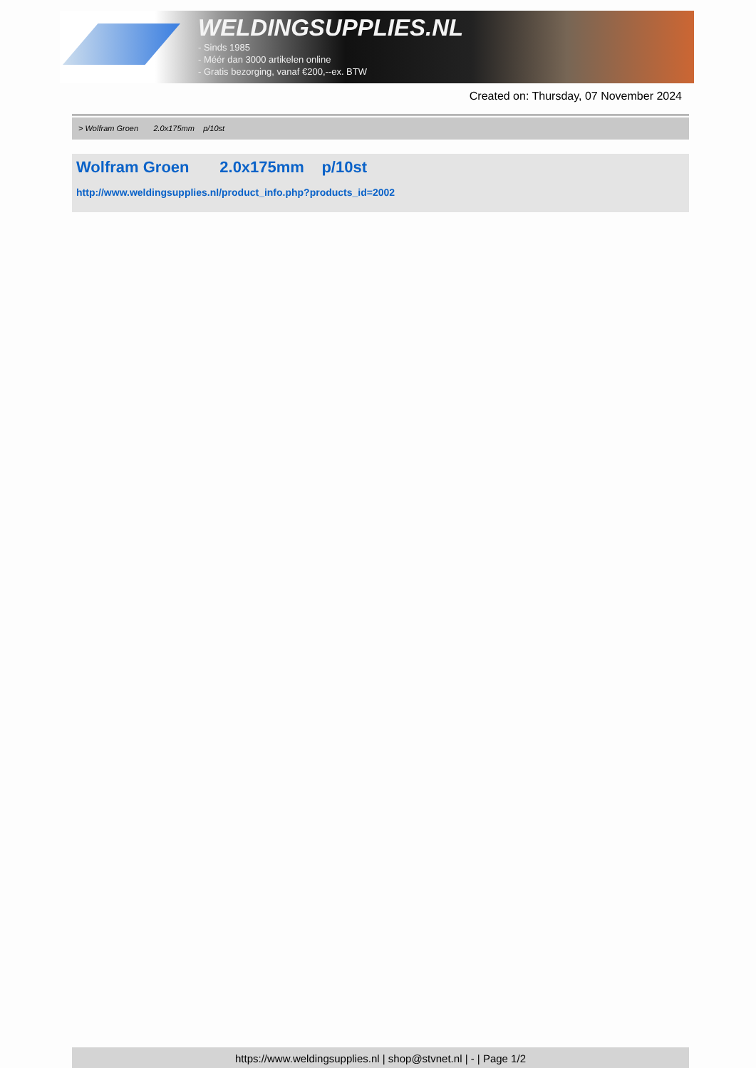WELDINGSUPPLIES.NL
- Sinds 1985
- Méér dan 3000 artikelen online
- Gratis bezorging, vanaf €200,--ex. BTW
Created on: Thursday, 07 November 2024
> Wolfram Groen 2.0x175mm p/10st
Wolfram Groen 2.0x175mm p/10st
http://www.weldingsupplies.nl/product_info.php?products_id=2002
https://www.weldingsupplies.nl | shop@stvnet.nl | - | Page 1/2